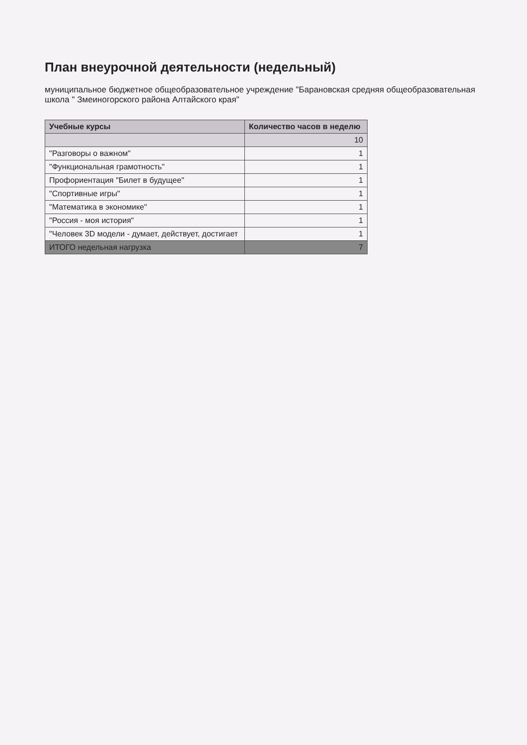План внеурочной деятельности (недельный)
муниципальное бюджетное общеобразовательное учреждение "Барановская средняя общеобразовательная школа " Змеиногорского района Алтайского края"
| Учебные курсы | Количество часов в неделю |
| --- | --- |
| | 10 |
| "Разговоры о важном" | 1 |
| "Функциональная грамотность" | 1 |
| Профориентация "Билет в будущее" | 1 |
| "Спортивные игры" | 1 |
| "Математика в экономике" | 1 |
| "Россия - моя история" | 1 |
| "Человек 3D модели - думает, действует, достигает | 1 |
| ИТОГО недельная нагрузка | 7 |